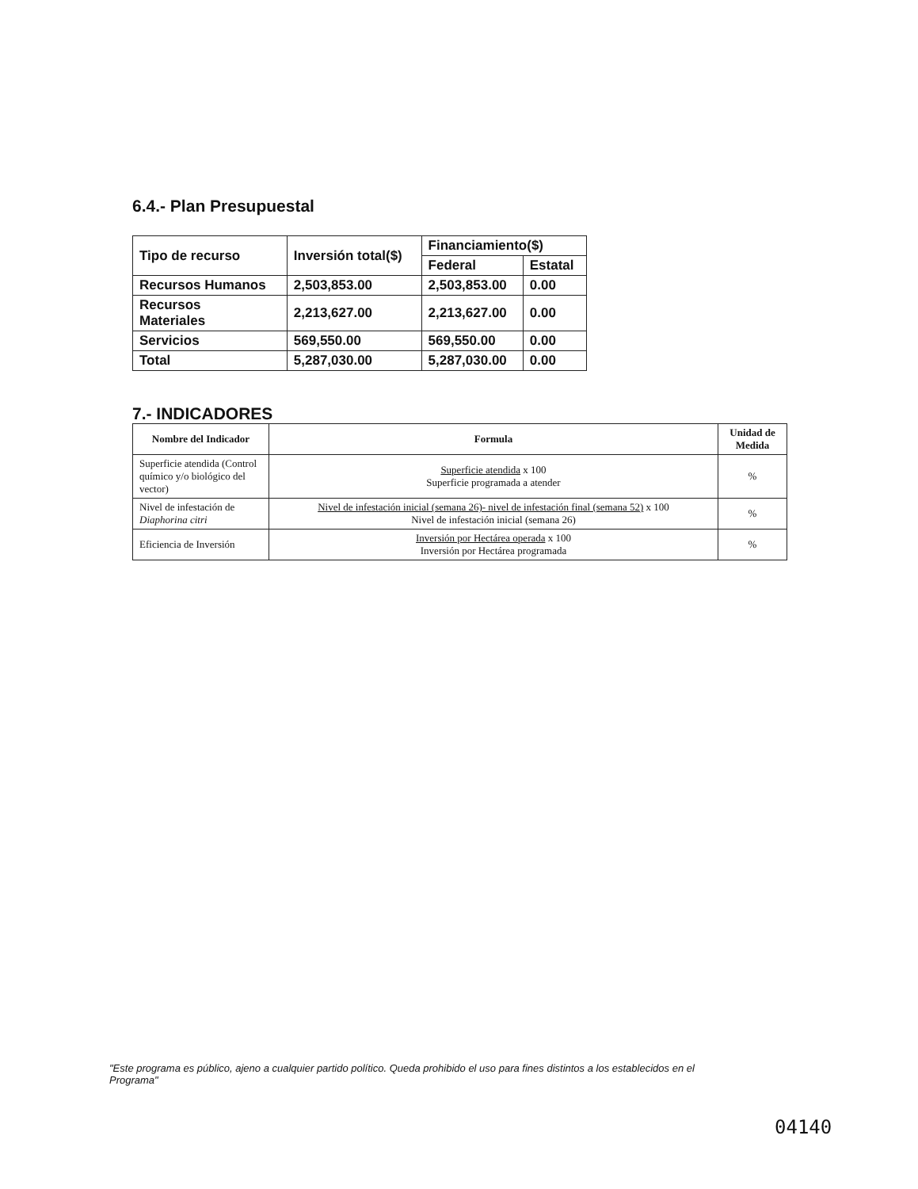6.4.- Plan Presupuestal
| Tipo de recurso | Inversión total($) | Financiamiento($) | |
| --- | --- | --- | --- |
| | | Federal | Estatal |
| Recursos Humanos | 2,503,853.00 | 2,503,853.00 | 0.00 |
| Recursos Materiales | 2,213,627.00 | 2,213,627.00 | 0.00 |
| Servicios | 569,550.00 | 569,550.00 | 0.00 |
| Total | 5,287,030.00 | 5,287,030.00 | 0.00 |
7.- INDICADORES
| Nombre del Indicador | Formula | Unidad de Medida |
| --- | --- | --- |
| Superficie atendida (Control químico y/o biológico del vector) | Superficie atendida x 100 Superficie programada a atender | % |
| Nivel de infestación de Diaphorina citri | Nivel de infestación inicial (semana 26)- nivel de infestación final (semana 52) x 100 Nivel de infestación inicial (semana 26) | % |
| Eficiencia de Inversión | Inversión por Hectárea operada x 100 Inversión por Hectárea programada | % |
"Este programa es público, ajeno a cualquier partido político. Queda prohibido el uso para fines distintos a los establecidos en el Programa"
04140